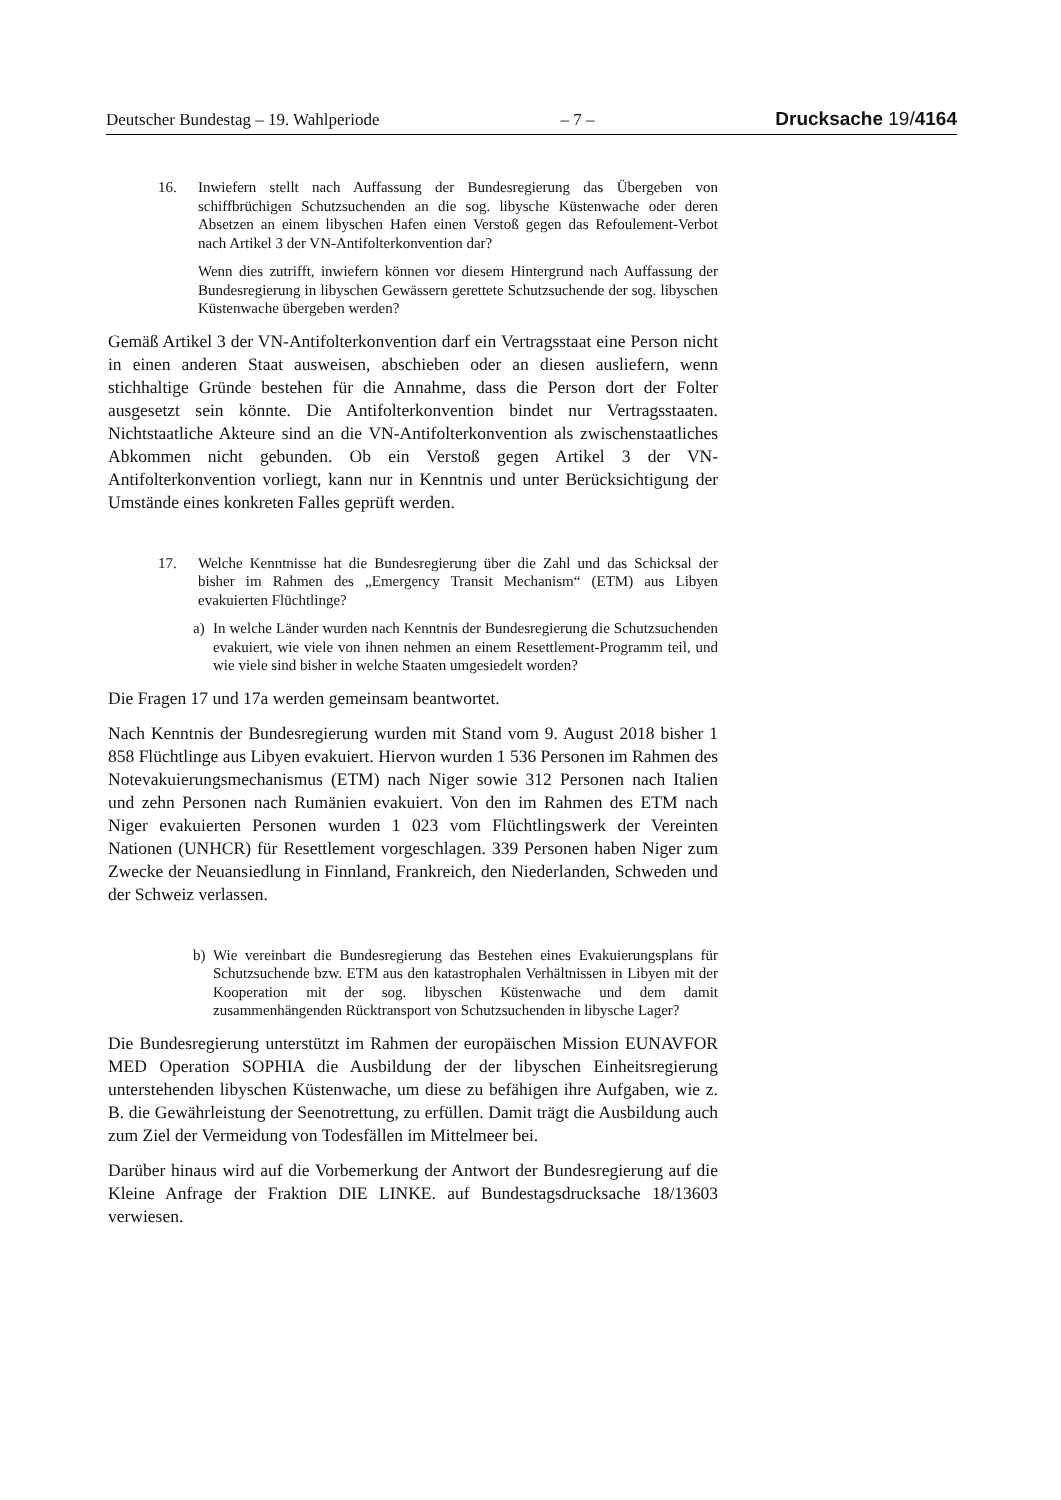Deutscher Bundestag – 19. Wahlperiode – 7 – Drucksache 19/4164
16. Inwiefern stellt nach Auffassung der Bundesregierung das Übergeben von schiffbrüchigen Schutzsuchenden an die sog. libysche Küstenwache oder deren Absetzen an einem libyschen Hafen einen Verstoß gegen das Refoulement-Verbot nach Artikel 3 der VN-Antifolterkonvention dar?
Wenn dies zutrifft, inwiefern können vor diesem Hintergrund nach Auffassung der Bundesregierung in libyschen Gewässern gerettete Schutzsuchende der sog. libyschen Küstenwache übergeben werden?
Gemäß Artikel 3 der VN-Antifolterkonvention darf ein Vertragsstaat eine Person nicht in einen anderen Staat ausweisen, abschieben oder an diesen ausliefern, wenn stichhaltige Gründe bestehen für die Annahme, dass die Person dort der Folter ausgesetzt sein könnte. Die Antifolterkonvention bindet nur Vertragsstaaten. Nichtstaatliche Akteure sind an die VN-Antifolterkonvention als zwischenstaatliches Abkommen nicht gebunden. Ob ein Verstoß gegen Artikel 3 der VN-Antifolterkonvention vorliegt, kann nur in Kenntnis und unter Berücksichtigung der Umstände eines konkreten Falles geprüft werden.
17. Welche Kenntnisse hat die Bundesregierung über die Zahl und das Schicksal der bisher im Rahmen des „Emergency Transit Mechanism“ (ETM) aus Libyen evakuierten Flüchtlinge?
a) In welche Länder wurden nach Kenntnis der Bundesregierung die Schutzsuchenden evakuiert, wie viele von ihnen nehmen an einem Resettlement-Programm teil, und wie viele sind bisher in welche Staaten umgesiedelt worden?
Die Fragen 17 und 17a werden gemeinsam beantwortet.
Nach Kenntnis der Bundesregierung wurden mit Stand vom 9. August 2018 bisher 1 858 Flüchtlinge aus Libyen evakuiert. Hiervon wurden 1 536 Personen im Rahmen des Notevakuierungsmechanismus (ETM) nach Niger sowie 312 Personen nach Italien und zehn Personen nach Rumänien evakuiert. Von den im Rahmen des ETM nach Niger evakuierten Personen wurden 1 023 vom Flüchtlingswerk der Vereinten Nationen (UNHCR) für Resettlement vorgeschlagen. 339 Personen haben Niger zum Zwecke der Neuansiedlung in Finnland, Frankreich, den Niederlanden, Schweden und der Schweiz verlassen.
b) Wie vereinbart die Bundesregierung das Bestehen eines Evakuierungsplans für Schutzsuchende bzw. ETM aus den katastrophalen Verhältnissen in Libyen mit der Kooperation mit der sog. libyschen Küstenwache und dem damit zusammenhängenden Rücktransport von Schutzsuchenden in libysche Lager?
Die Bundesregierung unterstützt im Rahmen der europäischen Mission EUNAVFOR MED Operation SOPHIA die Ausbildung der der libyschen Einheitsregierung unterstehenden libyschen Küstenwache, um diese zu befähigen ihre Aufgaben, wie z. B. die Gewährleistung der Seenotrettung, zu erfüllen. Damit trägt die Ausbildung auch zum Ziel der Vermeidung von Todesfällen im Mittelmeer bei.
Darüber hinaus wird auf die Vorbemerkung der Antwort der Bundesregierung auf die Kleine Anfrage der Fraktion DIE LINKE. auf Bundestagsdrucksache 18/13603 verwiesen.